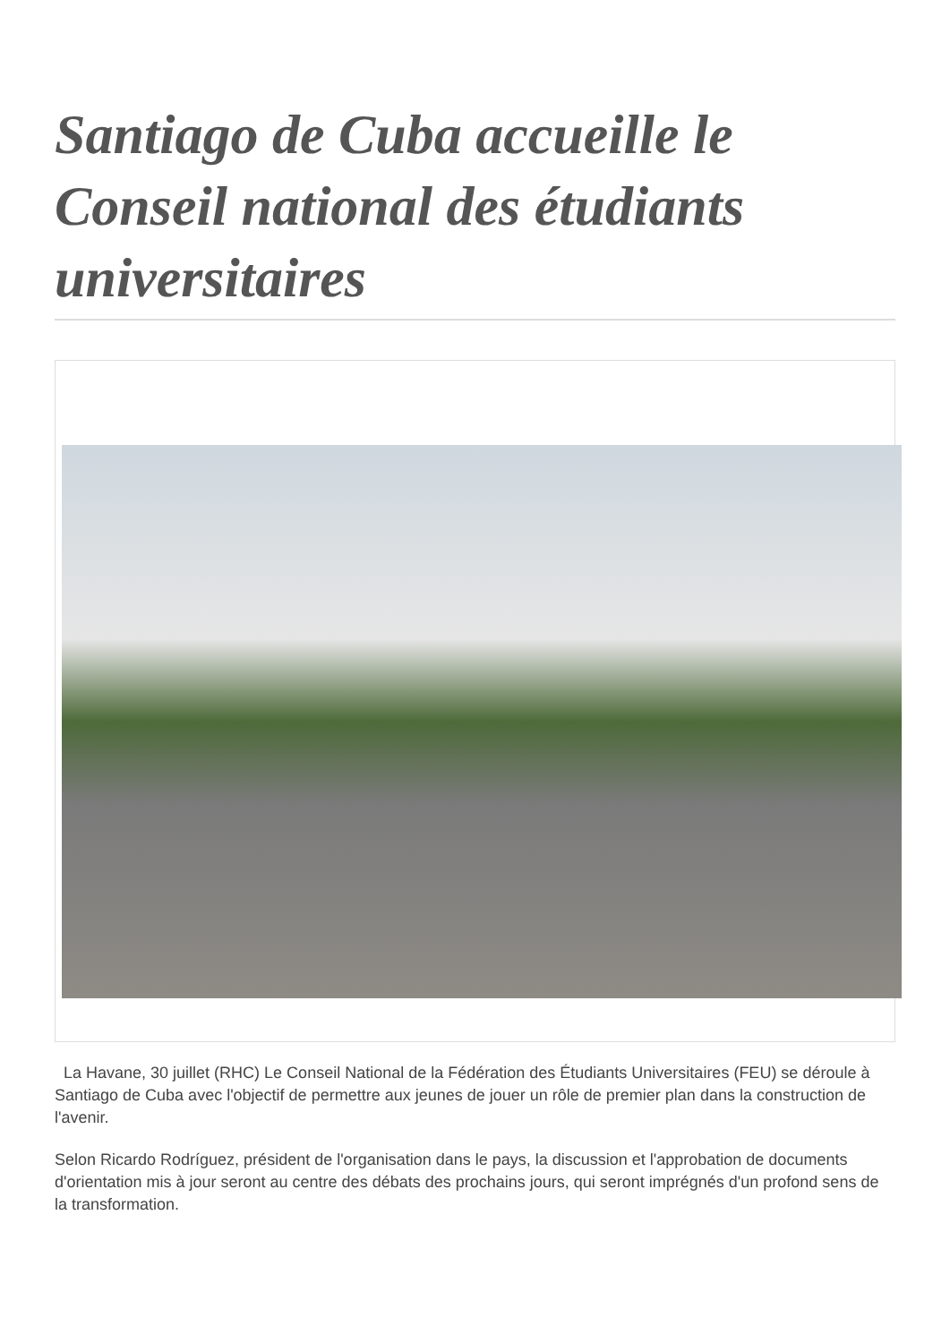Santiago de Cuba accueille le Conseil national des étudiants universitaires
La Havane, 30 juillet (RHC) Le Conseil National de la Fédération des Étudiants Universitaires (FEU) se déroule à Santiago de Cuba avec l'objectif de permettre aux jeunes de jouer un rôle de premier plan dans la construction de l'avenir.
Selon Ricardo Rodríguez, président de l'organisation dans le pays, la discussion et l'approbation de documents d'orientation mis à jour seront au centre des débats des prochains jours, qui seront imprégnés d'un profond sens de la transformation.